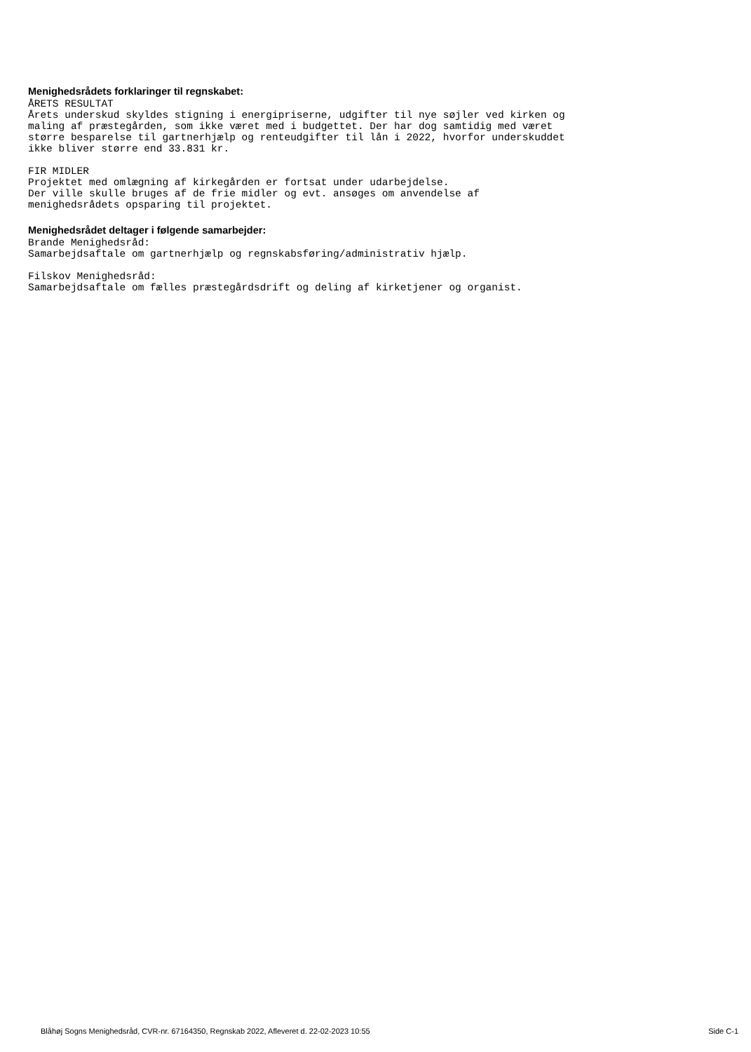Menighedsrådets forklaringer til regnskabet:
ÅRETS RESULTAT
Årets underskud skyldes stigning i energipriserne, udgifter til nye søjler ved kirken og
maling af præstegården, som ikke været med i budgettet. Der har dog samtidig med været
større besparelse til gartnerhjælp og renteudgifter til lån i 2022, hvorfor underskuddet
ikke bliver større end 33.831 kr.
FIR MIDLER
Projektet med omlægning af kirkegården er fortsat under udarbejdelse.
Der ville skulle bruges af de frie midler og evt. ansøges om anvendelse af
menighedsrådets opsparing til projektet.
Menighedsrådet deltager i følgende samarbejder:
Brande Menighedsråd:
Samarbejdsaftale om gartnerhjælp og regnskabsføring/administrativ hjælp.
Filskov Menighedsråd:
Samarbejdsaftale om fælles præstegårdsdrift og deling af kirketjener og organist.
Blåhøj Sogns Menighedsråd, CVR-nr. 67164350, Regnskab 2022, Afleveret d. 22-02-2023 10:55 Side C-1